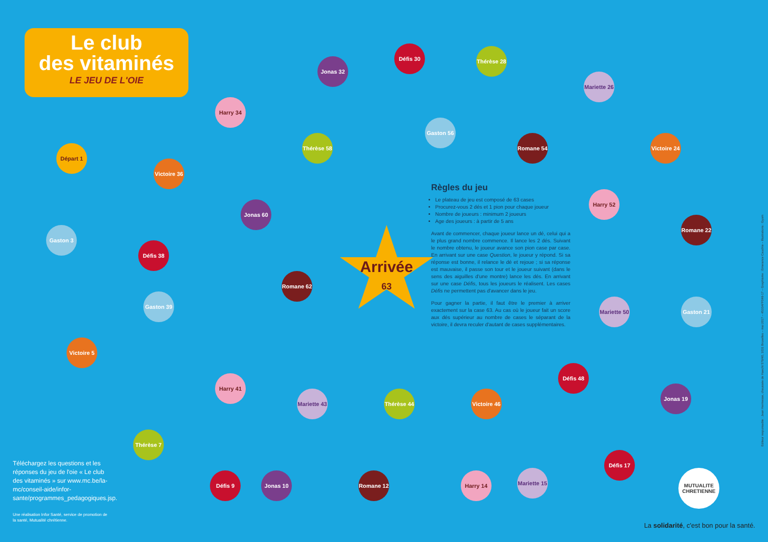Le club
des vitaminés
LE JEU DE L'OIE
Départ 1
Gaston 3
Victoire 5
Thérèse 7
Défis 9 Jonas 10 Romane 12 Harry 14
Mariette 15
Défis 17
Jonas 19
Gaston 21
Romane 22
Victoire 24
Mariette 26
Thérèse 28
Défis 30
Jonas 32
Harry 34
Victoire 36
Défis 38
Gaston 39
Harry 41
Mariette 43
Thérèse 44
Victoire 46
Défis 48
Mariette 50
Harry 52
Romane 54
Gaston 56
Thérèse 58
Jonas 60
Romane 62
Arrivée
63
Règles du jeu
Le plateau de jeu est composé de 63 cases
Procurez-vous 2 dés et 1 pion pour chaque joueur
Nombre de joueurs : minimum 2 joueurs
Age des joueurs : à partir de 5 ans
Avant de commencer, chaque joueur lance un dé, celui qui a le plus grand nombre commence. Il lance les 2 dés. Suivant le nombre obtenu, le joueur avance son pion case par case. En arrivant sur une case Question, le joueur y répond. Si sa réponse est bonne, il relance le dé et rejoue ; si sa réponse est mauvaise, il passe son tour et le joueur suivant (dans le sens des aiguilles d'une montre) lance les dés. En arrivant sur une case Défis, tous les joueurs le réalisent. Les cases Défis ne permettent pas d'avancer dans le jeu.
Pour gagner la partie, il faut être le premier à arriver exactement sur la case 63. Au cas où le joueur fait un score aux dés supérieur au nombre de cases le séparant de la victoire, il devra reculer d'autant de cases supplémentaires.
Téléchargez les questions et les réponses du jeu de l'oie « Le club des vitaminés » sur www.mc.be/la-mc/conseil-aide/infor-sante/programmes_pedagogiques.jsp.
Une réalisation Infor Santé, service de promotion de la santé, Mutualité chrétienne.
MUTUALITE CHRETIENNE
La solidarité, c'est bon pour la santé.
Editeur responsable : Jean Hermesse, chaussée de Haecht 579/40, 1031 Bruxelles – mai 2017 – 4510AFF048-17 – Graphisme : Emerance Cauchie – Illustrations : Gyom